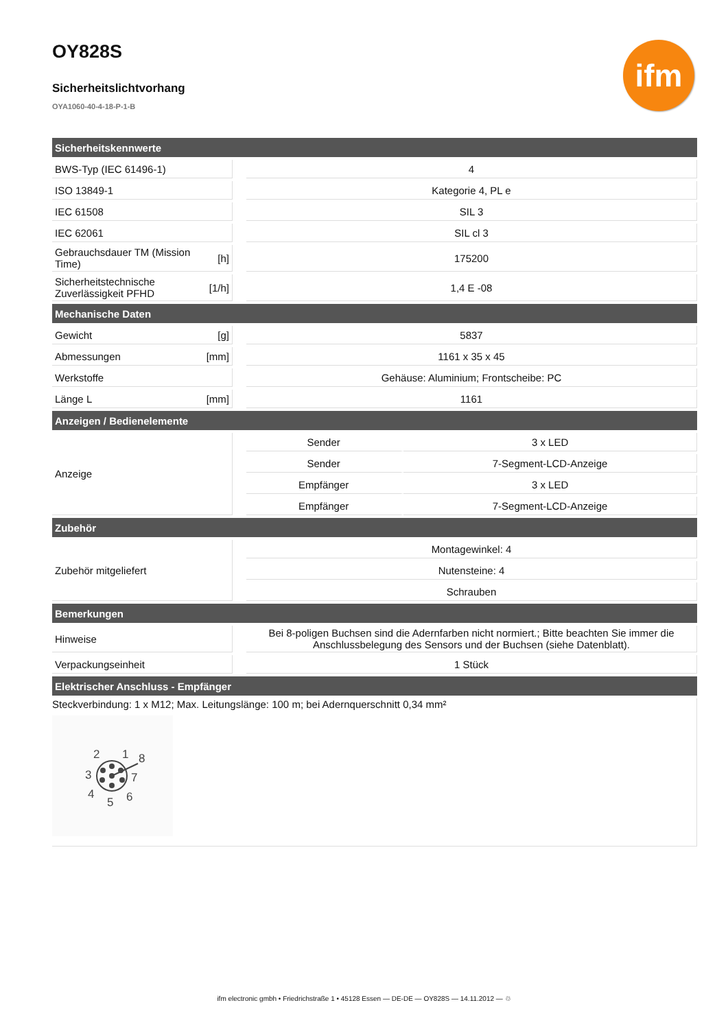ifm
OY828S
Sicherheitslichtvorhang
OYA1060-40-4-18-P-1-B
| Sicherheitskennwerte | | | | |
| --- | --- | --- | --- | --- |
| BWS-Typ (IEC 61496-1) | | | 4 | |
| ISO 13849-1 | | | Kategorie 4, PL e | |
| IEC 61508 | | | SIL 3 | |
| IEC 62061 | | | SIL cl 3 | |
| Gebrauchsdauer TM (Mission Time) | [h] | | 175200 | |
| Sicherheitstechnische Zuverlässigkeit PFHD | [1/h] | | 1,4 E -08 | |
| Mechanische Daten | | | | |
| Gewicht | [g] | | 5837 | |
| Abmessungen | [mm] | | 1161 x 35 x 45 | |
| Werkstoffe | | | Gehäuse: Aluminium; Frontscheibe: PC | |
| Länge L | [mm] | | 1161 | |
| Anzeigen / Bedienelemente | | | | |
| Anzeige | | | Sender | 3 x LED |
| | | | Sender | 7-Segment-LCD-Anzeige |
| | | | Empfänger | 3 x LED |
| | | | Empfänger | 7-Segment-LCD-Anzeige |
| Zubehör | | | | |
| Zubehör mitgeliefert | | | Montagewinkel: 4 | |
| | | | Nutensteine: 4 | |
| | | | Schrauben | |
| Bemerkungen | | | | |
| Hinweise | | | Bei 8-poligen Buchsen sind die Adernfarben nicht normiert.; Bitte beachten Sie immer die Anschlussbelegung des Sensors und der Buchsen (siehe Datenblatt). | |
| Verpackungseinheit | | | 1 Stück | |
| Elektrischer Anschluss - Empfänger | | | | |
Steckverbindung: 1 x M12; Max. Leitungslänge: 100 m; bei Adernquerschnitt 0,34 mm²
2
1
8
3
7
4
6
5
ifm electronic gmbh • Friedrichstraße 1 • 45128 Essen — DE-DE — OY828S — 14.11.2012 — ♲